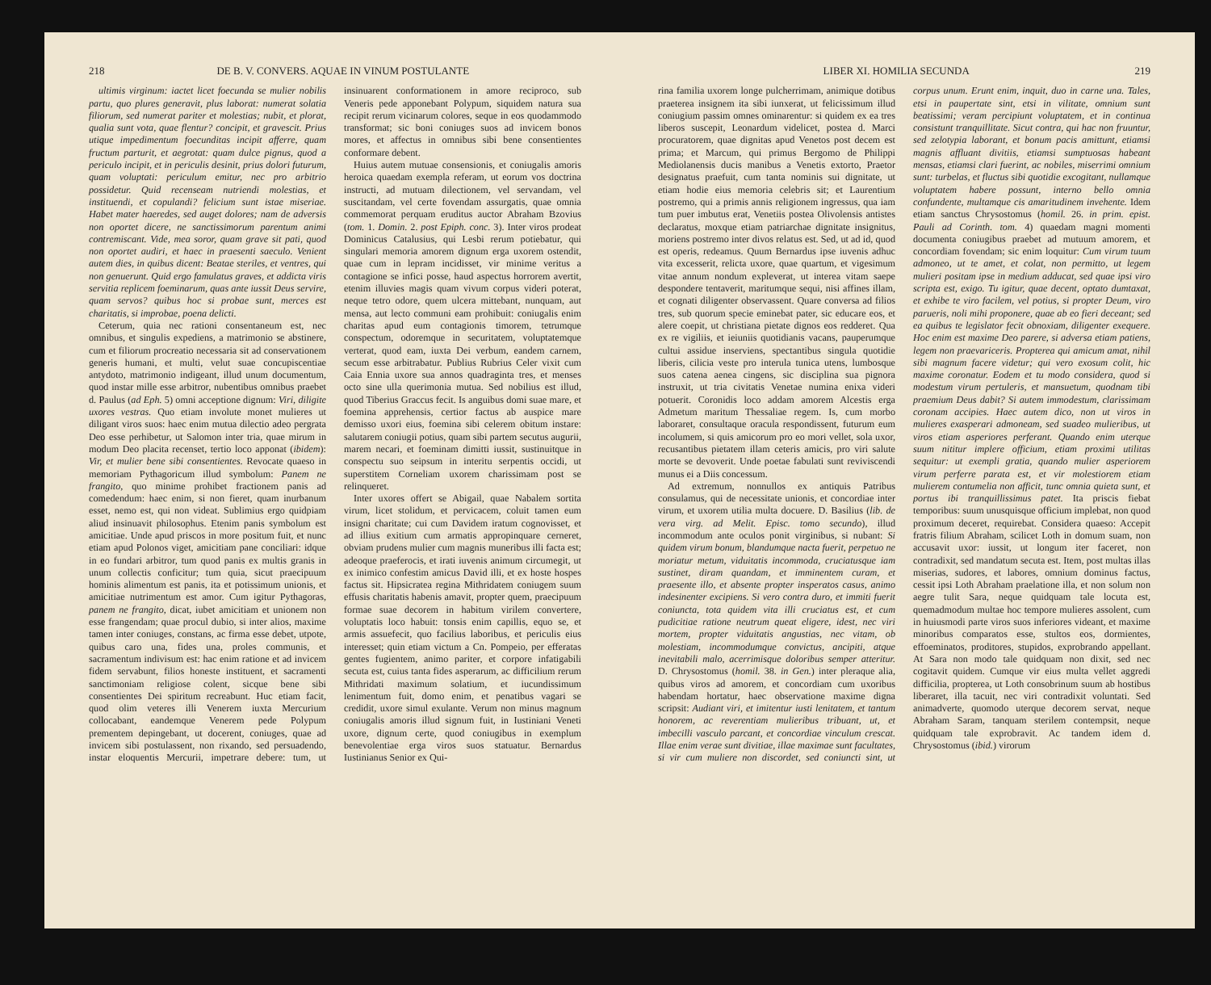218 DE B. V. CONVERS. AQUAE IN VINUM POSTULANTE
ultimis virginum: iactet licet foecunda se mulier nobilis partu, quo plures generavit, plus laborat: numerat solatia filiorum, sed numerat pariter et molestias; nubit, et plorat, qualia sunt vota, quae flentur? concipit, et gravescit. Prius utique impedimentum foecunditas incipit afferre, quam fructum parturit, et aegrotat: quam dulce pignus, quod a periculo incipit, et in periculis desinit, prius dolori futurum, quam voluptati: periculum emitur, nec pro arbitrio possidetur. Quid recenseam nutriendi molestias, et instituendi, et copulandi? felicium sunt istae miseriae. Habet mater haeredes, sed auget dolores; nam de adversis non oportet dicere, ne sanctissimorum parentum animi contremiscant. Vide, mea soror, quam grave sit pati, quod non oportet audiri, et haec in praesenti saeculo. Venient autem dies, in quibus dicent: Beatae steriles, et ventres, qui non genuerunt. Quid ergo famulatus graves, et addicta viris servitia replicem foeminarum, quas ante iussit Deus servire, quam servos? quibus hoc si probae sunt, merces est charitatis, si improbae, poena delicti.
Ceterum, quia nec rationi consentaneum est, nec omnibus, et singulis expediens, a matrimonio se abstinere, cum et filiorum procreatio necessaria sit ad conservationem generis humani, et multi, velut suae concupiscentiae antydoto, matrimonio indigeant, illud unum documentum, quod instar mille esse arbitror, nubentibus omnibus praebet d. Paulus (ad Eph. 5) omni acceptione dignum: Viri, diligite uxores vestras. Quo etiam involute monet mulieres ut diligant viros suos: haec enim mutua dilectio adeo pergrata Deo esse perhibetur, ut Salomon inter tria, quae mirum in modum Deo placita recenset, tertio loco apponat (ibidem): Vir, et mulier bene sibi consentientes. Revocate quaeso in memoriam Pythagoricum illud symbolum: Panem ne frangito, quo minime prohibet fractionem panis ad comedendum: haec enim, si non fieret, quam inurbanum esset, nemo est, qui non videat. Sublimius ergo quidpiam aliud insinuavit philosophus. Etenim panis symbolum est amicitiae. Unde apud priscos in more positum fuit, et nunc etiam apud Polonos viget, amicitiam pane conciliari: idque in eo fundari arbitror, tum quod panis ex multis granis in unum collectis conficitur; tum quia, sicut praecipuum hominis alimentum est panis, ita et potissimum unionis, et amicitiae nutrimentum est amor. Cum igitur Pythagoras, panem ne frangito, dicat, iubet amicitiam et unionem non esse frangendam; quae procul dubio, si inter alios, maxime tamen inter coniuges, constans, ac firma esse debet, utpote, quibus caro una, fides una, proles communis, et sacramentum indivisum est: hac enim ratione et ad invicem fidem servabunt, filios honeste instituent, et sacramenti sanctimoniam religiose colent, sicque bene sibi consentientes Dei spiritum recreabunt. Huc etiam facit, quod olim veteres illi Venerem iuxta Mercurium collocabant, eandemque Venerem pede Polypum prementem depingebant, ut docerent, coniuges, quae ad invicem sibi postulassent, non rixando, sed persuadendo, instar eloquentis Mercurii, impetrare debere: tum, ut insinuarent conformationem in amore reciproco, sub Veneris pede apponebant Polypum, siquidem natura sua recipit rerum vicinarum colores, seque in eos quodammodo transformat; sic boni coniuges suos ad invicem bonos mores, et affectus in omnibus sibi bene consentientes conformare debent.
Huius autem mutuae consensionis, et coniugalis amoris heroica quaedam exempla referam, ut eorum vos doctrina instructi, ad mutuam dilectionem, vel servandam, vel suscitandam, vel certe fovendam assurgatis, quae omnia commemorat perquam eruditus auctor Abraham Bzovius (tom. 1. Domin. 2. post Epiph. conc. 3). Inter viros prodeat Dominicus Catalusius, qui Lesbi rerum potiebatur, qui singulari memoria amorem dignum erga uxorem ostendit, quae cum in lepram incidisset, vir minime veritus a contagione se infici posse, haud aspectus horrorem avertit, etenim illuvies magis quam vivum corpus videri poterat, neque tetro odore, quem ulcera mittebant, nunquam, aut mensa, aut lecto communi eam prohibuit: coniugalis enim charitas apud eum contagionis timorem, tetrumque conspectum, odoremque in securitatem, voluptatemque verterat, quod eam, iuxta Dei verbum, eandem carnem, secum esse arbitrabatur. Publius Rubrius Celer vixit cum Caia Ennia uxore sua annos quadraginta tres, et menses octo sine ulla querimonia mutua. Sed nobilius est illud, quod Tiberius Graccus fecit. Is anguibus domi suae mare, et foemina apprehensis, certior factus ab auspice mare demisso uxori eius, foemina sibi celerem obitum instare: salutarem coniugii potius, quam sibi partem secutus augurii, marem necari, et foeminam dimitti iussit, sustinuitque in conspectu suo seipsum in interitu serpentis occidi, ut superstitem Corneliam uxorem charissimam post se relinqueret.
Inter uxores offert se Abigail, quae Nabalem sortita virum, licet stolidum, et pervicacem, coluit tamen eum insigni charitate; cui cum Davidem iratum cognovisset, et ad illius exitium cum armatis appropinquare cerneret, obviam prudens mulier cum magnis muneribus illi facta est; adeoque praeferocis, et irati iuvenis animum circumegit, ut ex inimico confestim amicus David illi, et ex hoste hospes factus sit. Hipsicratea regina Mithridatem coniugem suum effusis charitatis habenis amavit, propter quem, praecipuum formae suae decorem in habitum virilem convertere, voluptatis loco habuit: tonsis enim capillis, equo se, et armis assuefecit, quo facilius laboribus, et periculis eius interesset; quin etiam victum a Cn. Pompeio, per efferatas gentes fugientem, animo pariter, et corpore infatigabili secuta est, cuius tanta fides asperarum, ac difficilium rerum Mithridati maximum solatium, et iucundissimum lenimentum fuit, domo enim, et penatibus vagari se credidit, uxore simul exulante. Verum non minus magnum coniugalis amoris illud signum fuit, in Iustiniani Veneti uxore, dignum certe, quod coniugibus in exemplum benevolentiae erga viros suos statuatur. Bernardus Iustinianus Senior ex Qui-
LIBER XI. HOMILIA SECUNDA 219
rina familia uxorem longe pulcherrimam, animique dotibus praeterea insignem ita sibi iunxerat, ut felicissimum illud coniugium passim omnes ominarentur: si quidem ex ea tres liberos suscepit, Leonardum videlicet, postea d. Marci procuratorem, quae dignitas apud Venetos post decem est prima; et Marcum, qui primus Bergomo de Philippi Mediolanensis ducis manibus a Venetis extorto, Praetor designatus praefuit, cum tanta nominis sui dignitate, ut etiam hodie eius memoria celebris sit; et Laurentium postremo, qui a primis annis religionem ingressus, qua iam tum puer imbutus erat, Venetiis postea Olivolensis antistes declaratus, moxque etiam patriarchae dignitate insignitus, moriens postremo inter divos relatus est. Sed, ut ad id, quod est operis, redeamus. Quum Bernardus ipse iuvenis adhuc vita excesserit, relicta uxore, quae quartum, et vigesimum vitae annum nondum expleverat, ut interea vitam saepe despondere tentaverit, maritumque sequi, nisi affines illam, et cognati diligenter observassent. Quare conversa ad filios tres, sub quorum specie eminebat pater, sic educare eos, et alere coepit, ut christiana pietate dignos eos redderet. Qua ex re vigiliis, et ieiuniis quotidianis vacans, pauperumque cultui assidue inserviens, spectantibus singula quotidie liberis, cilicia veste pro interula tunica utens, lumbosque suos catena aenea cingens, sic disciplina sua pignora instruxit, ut tria civitatis Venetae numina enixa videri potuerit. Coronidis loco addam amorem Alcestis erga Admetum maritum Thessaliae regem. Is, cum morbo laboraret, consultaque oracula respondissent, futurum eum incolumem, si quis amicorum pro eo mori vellet, sola uxor, recusantibus pietatem illam ceteris amicis, pro viri salute morte se devoverit. Unde poetae fabulati sunt reviviscendi munus ei a Diis concessum.
Ad extremum, nonnullos ex antiquis Patribus consulamus, qui de necessitate unionis, et concordiae inter virum, et uxorem utilia multa docuere. D. Basilius (lib. de vera virg. ad Melit. Episc. tomo secundo), illud incommodum ante oculos ponit virginibus, si nubant: Si quidem virum bonum, blandumque nacta fuerit, perpetuo ne moriatur metum, viduitatis incommoda, cruciatusque iam sustinet, diram quandam, et imminentem curam, et praesente illo, et absente propter insperatos casus, animo indesinenter excipiens. Si vero contra duro, et immiti fuerit coniuncta, tota quidem vita illi cruciatus est, et cum pudicitiae ratione neutrum queat eligere, idest, nec viri mortem, propter viduitatis angustias, nec vitam, ob molestiam, incommodumque convictus, ancipiti, atque inevitabili malo, acerrimisque doloribus semper atteritur. D. Chrysostomus (homil. 38. in Gen.) inter pleraque alia, quibus viros ad amorem, et concordiam cum uxoribus habendam hortatur, haec observatione maxime digna scripsit: Audiant viri, et imitentur iusti lenitatem, et tantum honorem, ac reverentiam mulieribus tribuant, ut, et imbecilli vasculo parcant, et concordiae vinculum crescat. Illae enim verae sunt divitiae, illae maximae sunt facultates, si vir cum muliere non discordet, sed coniuncti sint, ut corpus unum. Erunt enim, inquit, duo in carne una. Tales, etsi in paupertate sint, etsi in vilitate, omnium sunt beatissimi; veram percipiunt voluptatem, et in continua consistunt tranquillitate. Sicut contra, qui hac non fruuntur, sed zelotypia laborant, et bonum pacis amittunt, etiamsi magnis affluant divitiis, etiamsi sumptuosas habeant mensas, etiamsi clari fuerint, ac nobiles, miserrimi omnium sunt: turbelas, et fluctus sibi quotidie excogitant, nullamque voluptatem habere possunt, interno bello omnia confundente, multamque cis amaritudinem invehente. Idem etiam sanctus Chrysostomus (homil. 26. in prim. epist. Pauli ad Corinth. tom. 4) quaedam magni momenti documenta coniugibus praebet ad mutuum amorem, et concordiam fovendam; sic enim loquitur: Cum virum tuum admoneo, ut te amet, et colat, non permitto, ut legem mulieri positam ipse in medium adducat, sed quae ipsi viro scripta est, exigo. Tu igitur, quae decent, optato dumtaxat, et exhibe te viro facilem, vel potius, si propter Deum, viro parueris, noli mihi proponere, quae ab eo fieri deceant; sed ea quibus te legislator fecit obnoxiam, diligenter exequere. Hoc enim est maxime Deo parere, si adversa etiam patiens, legem non praevariceris. Propterea qui amicum amat, nihil sibi magnum facere videtur; qui vero exosum colit, hic maxime coronatur. Eodem et tu modo considera, quod si modestum virum pertuleris, et mansuetum, quodnam tibi praemium Deus dabit? Si autem immodestum, clarissimam coronam accipies. Haec autem dico, non ut viros in mulieres exasperari admoneam, sed suadeo mulieribus, ut viros etiam asperiores perferant. Quando enim uterque suum nititur implere officium, etiam proximi utilitas sequitur: ut exempli gratia, quando mulier asperiorem virum perferre parata est, et vir molestiorem etiam mulierem contumelia non afficit, tunc omnia quieta sunt, et portus ibi tranquillissimus patet. Ita priscis fiebat temporibus: suum unusquisque officium implebat, non quod proximum deceret, requirebat. Considera quaeso: Accepit fratris filium Abraham, scilicet Loth in domum suam, non accusavit uxor: iussit, ut longum iter faceret, non contradixit, sed mandatum secuta est. Item, post multas illas miserias, sudores, et labores, omnium dominus factus, cessit ipsi Loth Abraham praelatione illa, et non solum non aegre tulit Sara, neque quidquam tale locuta est, quemadmodum multae hoc tempore mulieres assolent, cum in huiusmodi parte viros suos inferiores videant, et maxime minoribus comparatos esse, stultos eos, dormientes, effoeminatos, proditores, stupidos, exprobrando appellant. At Sara non modo tale quidquam non dixit, sed nec cogitavit quidem. Cumque vir eius multa vellet aggredi difficilia, propterea, ut Loth consobrinum suum ab hostibus liberaret, illa tacuit, nec viri contradixit voluntati. Sed animadverte, quomodo uterque decorem servat, neque Abraham Saram, tanquam sterilem contempsit, neque quidquam tale exprobravit. Ac tandem idem d. Chrysostomus (ibid.) virorum